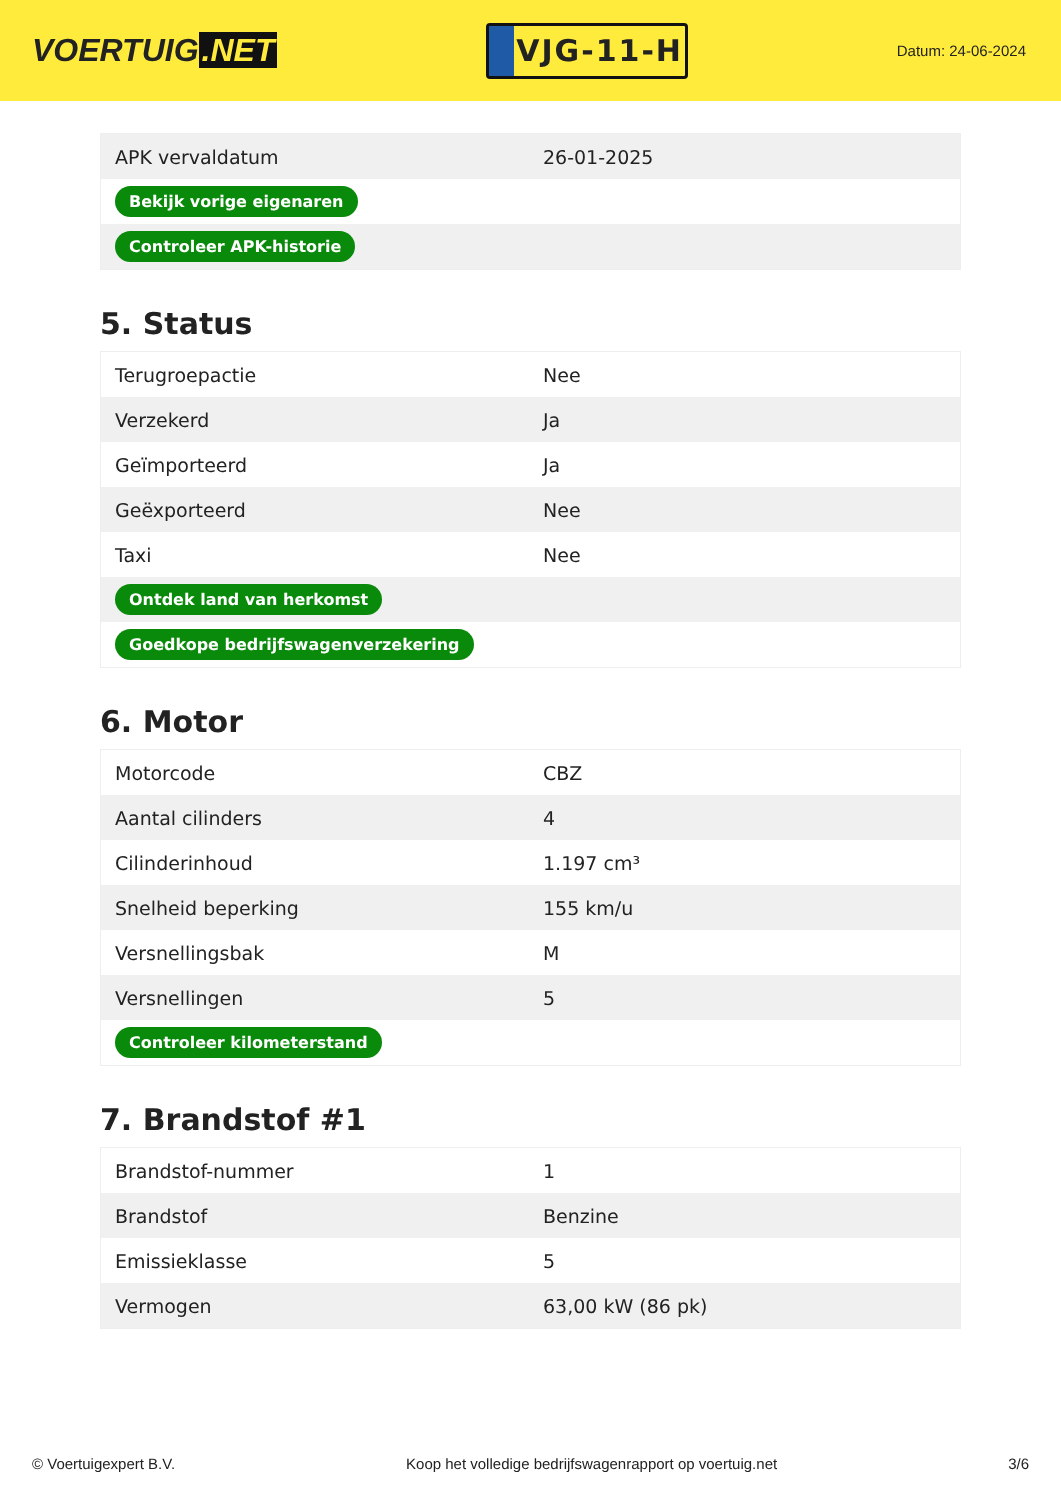VOERTUIG.NET
VJG-11-H
Datum: 24-06-2024
| APK vervaldatum | 26-01-2025 |
| Bekijk vorige eigenaren | |
| Controleer APK-historie | |
5. Status
| Terugroepactie | Nee |
| Verzekerd | Ja |
| Geïmporteerd | Ja |
| Geëxporteerd | Nee |
| Taxi | Nee |
| Ontdek land van herkomst | |
| Goedkope bedrijfswagenverzekering | |
6. Motor
| Motorcode | CBZ |
| Aantal cilinders | 4 |
| Cilinderinhoud | 1.197 cm³ |
| Snelheid beperking | 155 km/u |
| Versnellingsbak | M |
| Versnellingen | 5 |
| Controleer kilometerstand | |
7. Brandstof #1
| Brandstof-nummer | 1 |
| Brandstof | Benzine |
| Emissieklasse | 5 |
| Vermogen | 63,00 kW (86 pk) |
© Voertuigexpert B.V. Koop het volledige bedrijfswagenrapport op voertuig.net 3/6